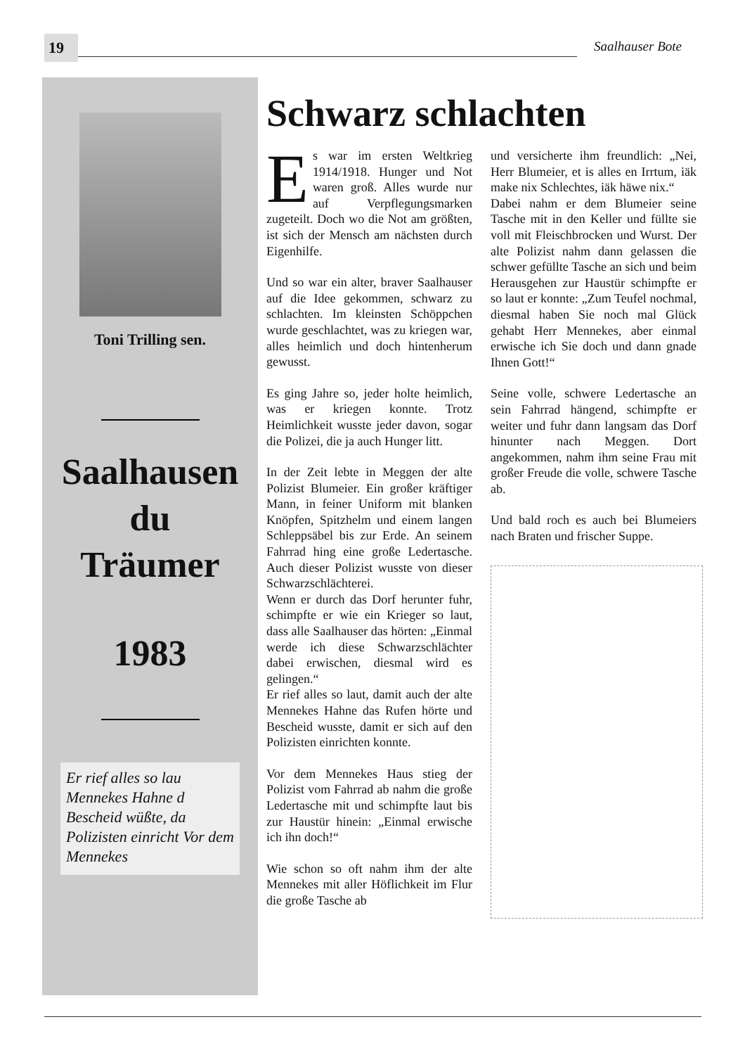19 Saalhauser Bote
Toni Trilling sen.
Saalhausen
du
Träumer
1983
Er rief alles so lau Mennekes Hahne d Bescheid wüßte, da Polizisten einricht Vor dem Mennekes
Schwarz schlachten
Es war im ersten Weltkrieg 1914/1918. Hunger und Not waren groß. Alles wurde nur auf Verpflegungsmarken zugeteilt. Doch wo die Not am größten, ist sich der Mensch am nächsten durch Eigenhilfe.
Und so war ein alter, braver Saalhauser auf die Idee gekommen, schwarz zu schlachten. Im kleinsten Schöppchen wurde geschlachtet, was zu kriegen war, alles heimlich und doch hintenherum gewusst.
Es ging Jahre so, jeder holte heimlich, was er kriegen konnte. Trotz Heimlichkeit wusste jeder davon, sogar die Polizei, die ja auch Hunger litt.
In der Zeit lebte in Meggen der alte Polizist Blumeier. Ein großer kräftiger Mann, in feiner Uniform mit blanken Knöpfen, Spitzhelm und einem langen Schleppsäbel bis zur Erde. An seinem Fahrrad hing eine große Ledertasche. Auch dieser Polizist wusste von dieser Schwarzschlächterei.
Wenn er durch das Dorf herunter fuhr, schimpfte er wie ein Krieger so laut, dass alle Saalhauser das hörten: „Einmal werde ich diese Schwarzschlächter dabei erwischen, diesmal wird es gelingen.“
Er rief alles so laut, damit auch der alte Mennekes Hahne das Rufen hörte und Bescheid wusste, damit er sich auf den Polizisten einrichten konnte.
Vor dem Mennekes Haus stieg der Polizist vom Fahrrad ab nahm die große Ledertasche mit und schimpfte laut bis zur Haustür hinein: „Einmal erwische ich ihn doch!“
Wie schon so oft nahm ihm der alte Mennekes mit aller Höflichkeit im Flur die große Tasche ab
und versicherte ihm freundlich: „Nei, Herr Blumeier, et is alles en Irrtum, iäk make nix Schlechtes, iäk häwe nix.“
Dabei nahm er dem Blumeier seine Tasche mit in den Keller und füllte sie voll mit Fleischbrocken und Wurst. Der alte Polizist nahm dann gelassen die schwer gefüllte Tasche an sich und beim Herausgehen zur Haustür schimpfte er so laut er konnte: „Zum Teufel nochmal, diesmal haben Sie noch mal Glück gehabt Herr Mennekes, aber einmal erwische ich Sie doch und dann gnade Ihnen Gott!“
Seine volle, schwere Ledertasche an sein Fahrrad hängend, schimpfte er weiter und fuhr dann langsam das Dorf hinunter nach Meggen. Dort angekommen, nahm ihm seine Frau mit großer Freude die volle, schwere Tasche ab.
Und bald roch es auch bei Blumeiers nach Braten und frischer Suppe.